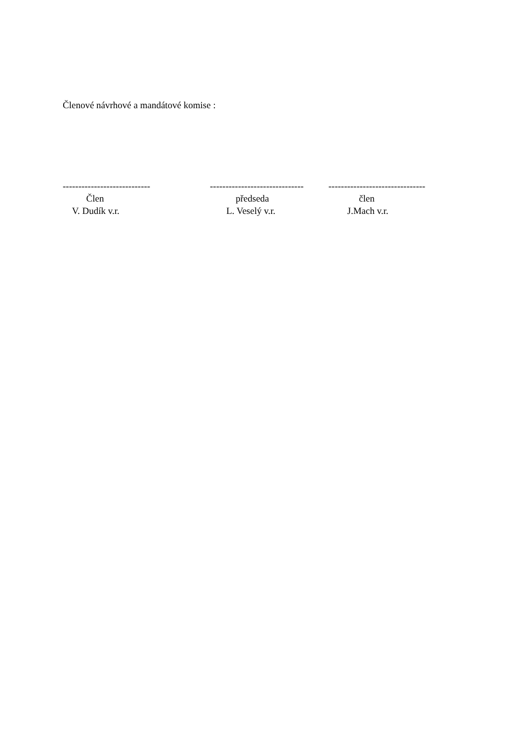Členové návrhové a mandátové komise :
---------------------------- Člen V. Dudík v.r.
------------------------------ předseda L. Veselý v.r.
------------------------------- člen J.Mach v.r.